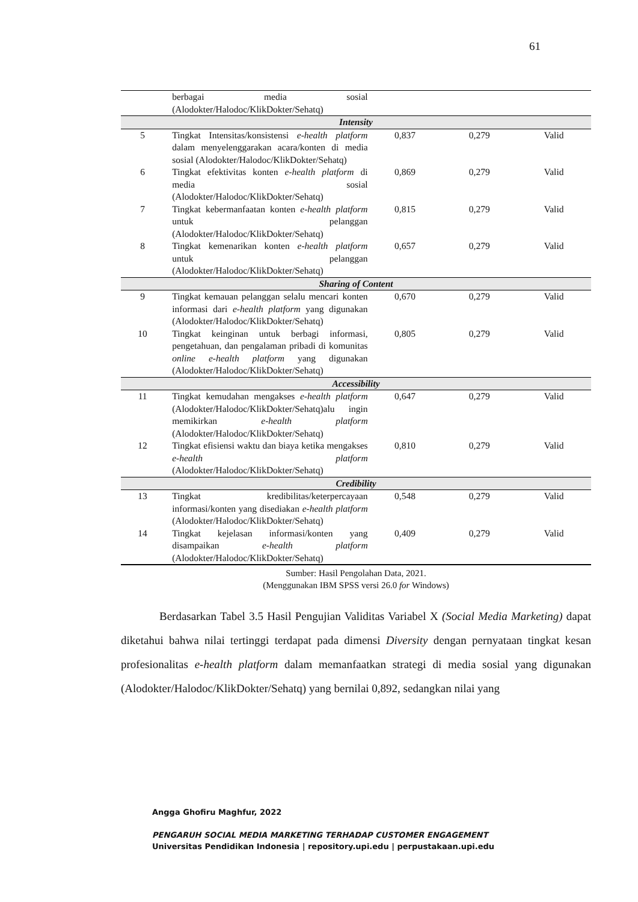61
| | berbagai media sosial (Alodokter/Halodoc/KlikDokter/Sehatq) | | | |
| Intensity | | | | |
| 5 | Tingkat Intensitas/konsistensi e-health platform dalam menyelenggarakan acara/konten di media sosial (Alodokter/Halodoc/KlikDokter/Sehatq) | 0,837 | 0,279 | Valid |
| 6 | Tingkat efektivitas konten e-health platform di media sosial (Alodokter/Halodoc/KlikDokter/Sehatq) | 0,869 | 0,279 | Valid |
| 7 | Tingkat kebermanfaatan konten e-health platform untuk pelanggan (Alodokter/Halodoc/KlikDokter/Sehatq) | 0,815 | 0,279 | Valid |
| 8 | Tingkat kemenarikan konten e-health platform untuk pelanggan (Alodokter/Halodoc/KlikDokter/Sehatq) | 0,657 | 0,279 | Valid |
| Sharing of Content | | | | |
| 9 | Tingkat kemauan pelanggan selalu mencari konten informasi dari e-health platform yang digunakan (Alodokter/Halodoc/KlikDokter/Sehatq) | 0,670 | 0,279 | Valid |
| 10 | Tingkat keinginan untuk berbagi informasi, pengetahuan, dan pengalaman pribadi di komunitas online e-health platform yang digunakan (Alodokter/Halodoc/KlikDokter/Sehatq) | 0,805 | 0,279 | Valid |
| Accessibility | | | | |
| 11 | Tingkat kemudahan mengakses e-health platform (Alodokter/Halodoc/KlikDokter/Sehatq)alu ingin memikirkan e-health platform (Alodokter/Halodoc/KlikDokter/Sehatq) | 0,647 | 0,279 | Valid |
| 12 | Tingkat efisiensi waktu dan biaya ketika mengakses e-health platform (Alodokter/Halodoc/KlikDokter/Sehatq) | 0,810 | 0,279 | Valid |
| Credibility | | | | |
| 13 | Tingkat kredibilitas/keterpercayaan informasi/konten yang disediakan e-health platform (Alodokter/Halodoc/KlikDokter/Sehatq) | 0,548 | 0,279 | Valid |
| 14 | Tingkat kejelasan informasi/konten yang disampaikan e-health platform (Alodokter/Halodoc/KlikDokter/Sehatq) | 0,409 | 0,279 | Valid |
Sumber: Hasil Pengolahan Data, 2021.
(Menggunakan IBM SPSS versi 26.0 for Windows)
Berdasarkan Tabel 3.5 Hasil Pengujian Validitas Variabel X (Social Media Marketing) dapat diketahui bahwa nilai tertinggi terdapat pada dimensi Diversity dengan pernyataan tingkat kesan profesionalitas e-health platform dalam memanfaatkan strategi di media sosial yang digunakan (Alodokter/Halodoc/KlikDokter/Sehatq) yang bernilai 0,892, sedangkan nilai yang
Angga Ghofiru Maghfur, 2022
PENGARUH SOCIAL MEDIA MARKETING TERHADAP CUSTOMER ENGAGEMENT
Universitas Pendidikan Indonesia | repository.upi.edu | perpustakaan.upi.edu